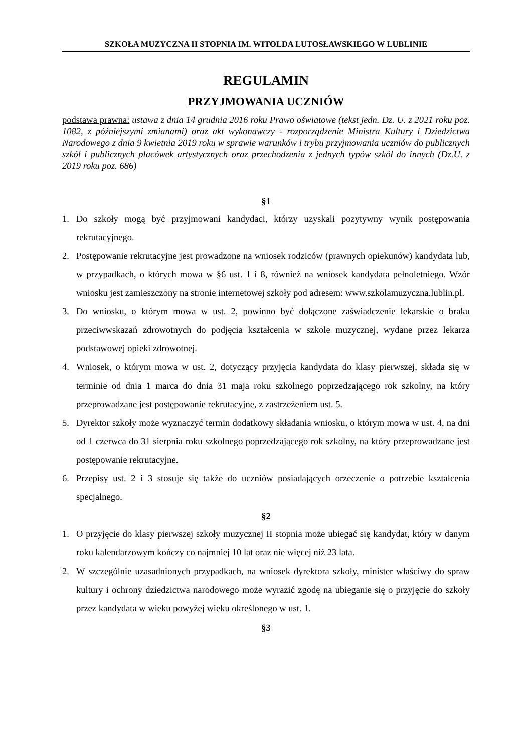SZKOŁA MUZYCZNA II STOPNIA IM. WITOLDA LUTOSŁAWSKIEGO W LUBLINIE
REGULAMIN
PRZYJMOWANIA UCZNIÓW
podstawa prawna: ustawa z dnia 14 grudnia 2016 roku Prawo oświatowe (tekst jedn. Dz. U. z 2021 roku poz. 1082, z późniejszymi zmianami) oraz akt wykonawczy - rozporządzenie Ministra Kultury i Dziedzictwa Narodowego z dnia 9 kwietnia 2019 roku w sprawie warunków i trybu przyjmowania uczniów do publicznych szkół i publicznych placówek artystycznych oraz przechodzenia z jednych typów szkół do innych (Dz.U. z 2019 roku poz. 686)
§1
1. Do szkoły mogą być przyjmowani kandydaci, którzy uzyskali pozytywny wynik postępowania rekrutacyjnego.
2. Postępowanie rekrutacyjne jest prowadzone na wniosek rodziców (prawnych opiekunów) kandydata lub, w przypadkach, o których mowa w §6 ust. 1 i 8, również na wniosek kandydata pełnoletniego. Wzór wniosku jest zamieszczony na stronie internetowej szkoły pod adresem: www.szkolamuzyczna.lublin.pl.
3. Do wniosku, o którym mowa w ust. 2, powinno być dołączone zaświadczenie lekarskie o braku przeciwwskazań zdrowotnych do podjęcia kształcenia w szkole muzycznej, wydane przez lekarza podstawowej opieki zdrowotnej.
4. Wniosek, o którym mowa w ust. 2, dotyczący przyjęcia kandydata do klasy pierwszej, składa się w terminie od dnia 1 marca do dnia 31 maja roku szkolnego poprzedzającego rok szkolny, na który przeprowadzane jest postępowanie rekrutacyjne, z zastrzeżeniem ust. 5.
5. Dyrektor szkoły może wyznaczyć termin dodatkowy składania wniosku, o którym mowa w ust. 4, na dni od 1 czerwca do 31 sierpnia roku szkolnego poprzedzającego rok szkolny, na który przeprowadzane jest postępowanie rekrutacyjne.
6. Przepisy ust. 2 i 3 stosuje się także do uczniów posiadających orzeczenie o potrzebie kształcenia specjalnego.
§2
1. O przyjęcie do klasy pierwszej szkoły muzycznej II stopnia może ubiegać się kandydat, który w danym roku kalendarzowym kończy co najmniej 10 lat oraz nie więcej niż 23 lata.
2. W szczególnie uzasadnionych przypadkach, na wniosek dyrektora szkoły, minister właściwy do spraw kultury i ochrony dziedzictwa narodowego może wyrazić zgodę na ubieganie się o przyjęcie do szkoły przez kandydata w wieku powyżej wieku określonego w ust. 1.
§3